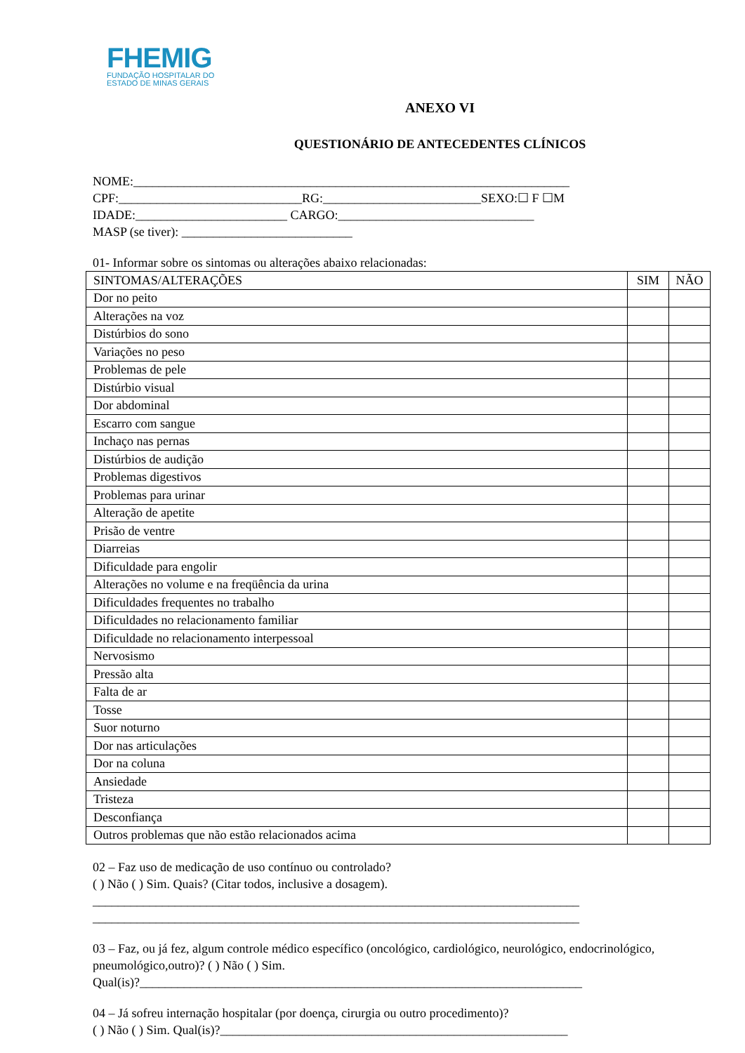FHEMIG
FUNDAÇÃO HOSPITALAR DO
ESTADO DE MINAS GERAIS
ANEXO VI
QUESTIONÁRIO DE ANTECEDENTES CLÍNICOS
NOME:_____________________________________________________________________
CPF:_____________________________RG:_________________________SEXO:☐ F ☐M
IDADE:________________________ CARGO:_______________________________
MASP (se tiver): ___________________________
01- Informar sobre os sintomas ou alterações abaixo relacionadas:
| SINTOMAS/ALTERAÇÕES | SIM | NÃO |
| Dor no peito | | |
| Alterações na voz | | |
| Distúrbios do sono | | |
| Variações no peso | | |
| Problemas de pele | | |
| Distúrbio visual | | |
| Dor abdominal | | |
| Escarro com sangue | | |
| Inchaço nas pernas | | |
| Distúrbios de audição | | |
| Problemas digestivos | | |
| Problemas para urinar | | |
| Alteração de apetite | | |
| Prisão de ventre | | |
| Diarreias | | |
| Dificuldade para engolir | | |
| Alterações no volume e na freqüência da urina | | |
| Dificuldades frequentes no trabalho | | |
| Dificuldades no relacionamento familiar | | |
| Dificuldade no relacionamento interpessoal | | |
| Nervosismo | | |
| Pressão alta | | |
| Falta de ar | | |
| Tosse | | |
| Suor noturno | | |
| Dor nas articulações | | |
| Dor na coluna | | |
| Ansiedade | | |
| Tristeza | | |
| Desconfiança | | |
| Outros problemas que não estão relacionados acima | | |
02 – Faz uso de medicação de uso contínuo ou controlado?
( ) Não ( ) Sim. Quais? (Citar todos, inclusive a dosagem).
_____________________________________________________________________________
_____________________________________________________________________________
03 – Faz, ou já fez, algum controle médico específico (oncológico, cardiológico, neurológico, endocrinológico, pneumológico,outro)? ( ) Não ( ) Sim.
Qual(is)?______________________________________________________________________
04 – Já sofreu internação hospitalar (por doença, cirurgia ou outro procedimento)?
( ) Não ( ) Sim. Qual(is)?_______________________________________________________